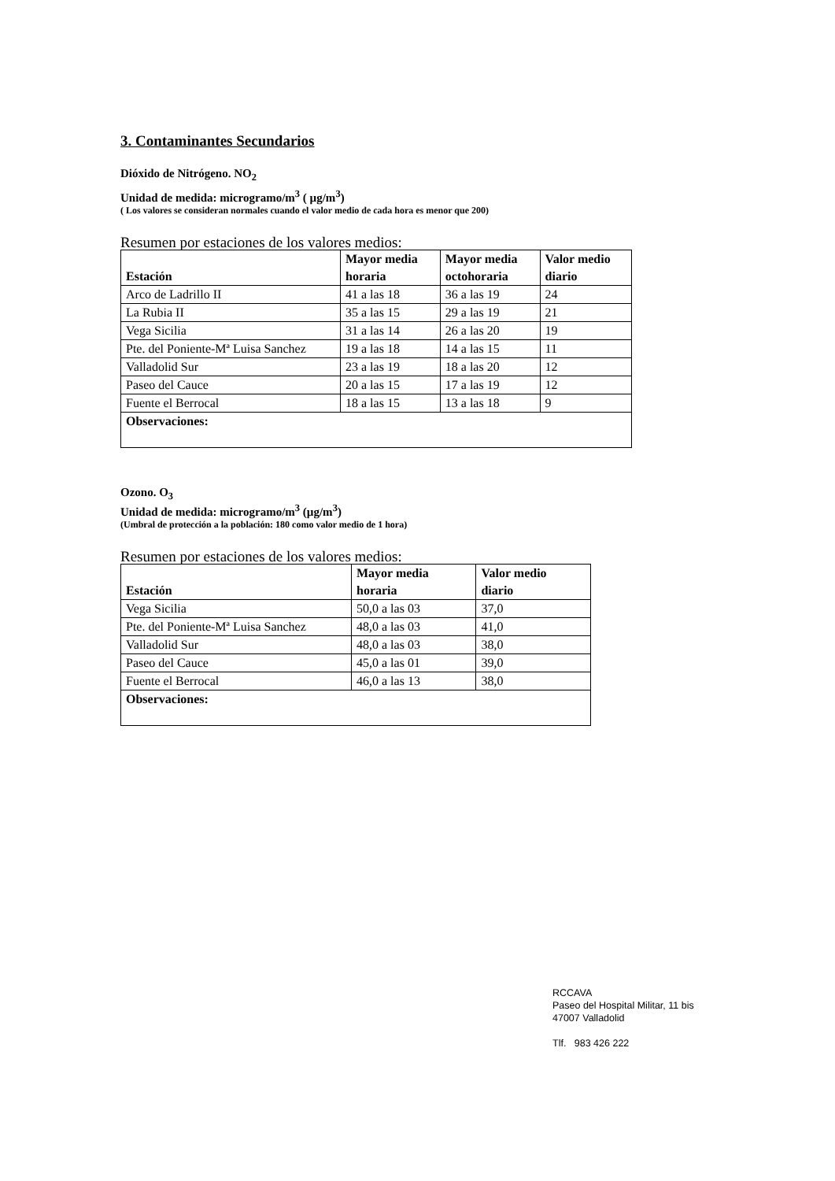3. Contaminantes Secundarios
Dióxido de Nitrógeno. NO<sub>2</sub>
Unidad de medida: microgramo/m<sup>3</sup> ( µg/m<sup>3</sup>)
( Los valores se consideran normales cuando el valor medio de cada hora es menor que 200)
Resumen por estaciones de los valores medios:
| Estación | Mayor media horaria | Mayor media octohoraria | Valor medio diario |
| --- | --- | --- | --- |
| Arco de Ladrillo II | 41 a las 18 | 36 a las 19 | 24 |
| La Rubia II | 35 a las 15 | 29 a las 19 | 21 |
| Vega Sicilia | 31 a las 14 | 26 a las 20 | 19 |
| Pte. del Poniente-Mª Luisa Sanchez | 19 a las 18 | 14 a las 15 | 11 |
| Valladolid Sur | 23 a las 19 | 18 a las 20 | 12 |
| Paseo del Cauce | 20 a las 15 | 17 a las 19 | 12 |
| Fuente el Berrocal | 18 a las 15 | 13 a las 18 | 9 |
| Observaciones: | | | |
Ozono. O<sub>3</sub>
Unidad de medida: microgramo/m<sup>3</sup> (µg/m<sup>3</sup>)
(Umbral de protección a la población: 180 como valor medio de 1 hora)
Resumen por estaciones de los valores medios:
| Estación | Mayor media horaria | Valor medio diario |
| --- | --- | --- |
| Vega Sicilia | 50,0 a las 03 | 37,0 |
| Pte. del Poniente-Mª Luisa Sanchez | 48,0 a las 03 | 41,0 |
| Valladolid Sur | 48,0 a las 03 | 38,0 |
| Paseo del Cauce | 45,0 a las 01 | 39,0 |
| Fuente el Berrocal | 46,0 a las 13 | 38,0 |
| Observaciones: | | |
RCCAVA
Paseo del Hospital Militar, 11 bis
47007 Valladolid
Tlf. 983 426 222